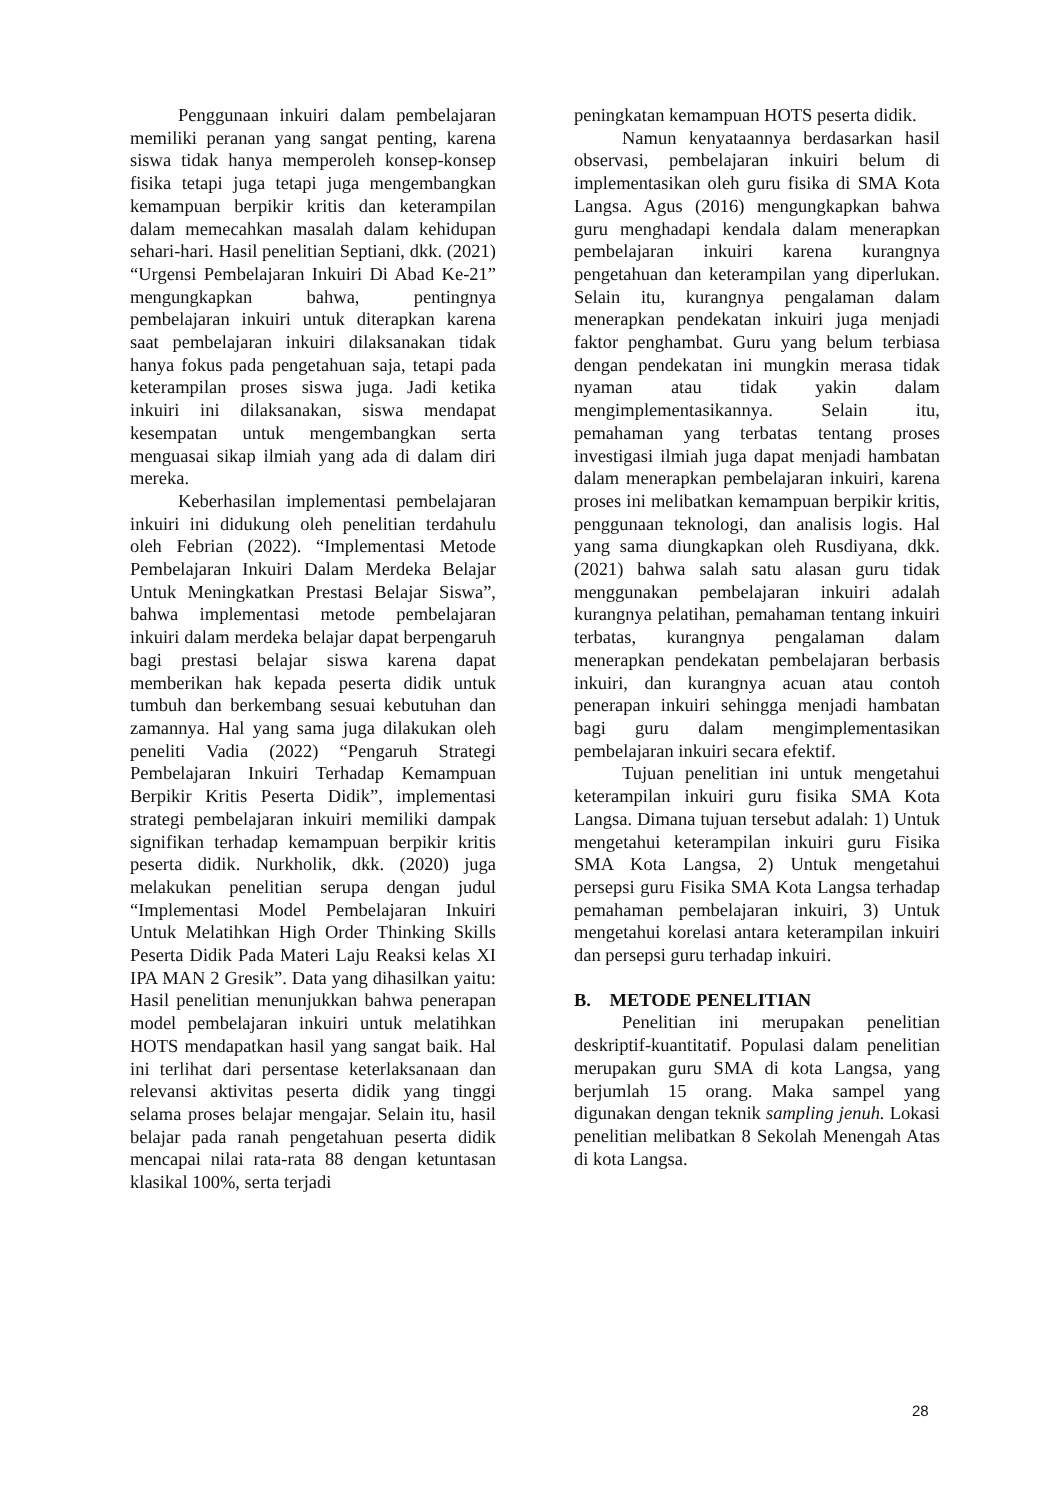Penggunaan inkuiri dalam pembelajaran memiliki peranan yang sangat penting, karena siswa tidak hanya memperoleh konsep-konsep fisika tetapi juga tetapi juga mengembangkan kemampuan berpikir kritis dan keterampilan dalam memecahkan masalah dalam kehidupan sehari-hari. Hasil penelitian Septiani, dkk. (2021) “Urgensi Pembelajaran Inkuiri Di Abad Ke-21” mengungkapkan bahwa, pentingnya pembelajaran inkuiri untuk diterapkan karena saat pembelajaran inkuiri dilaksanakan tidak hanya fokus pada pengetahuan saja, tetapi pada keterampilan proses siswa juga. Jadi ketika inkuiri ini dilaksanakan, siswa mendapat kesempatan untuk mengembangkan serta menguasai sikap ilmiah yang ada di dalam diri mereka.
Keberhasilan implementasi pembelajaran inkuiri ini didukung oleh penelitian terdahulu oleh Febrian (2022). “Implementasi Metode Pembelajaran Inkuiri Dalam Merdeka Belajar Untuk Meningkatkan Prestasi Belajar Siswa”, bahwa implementasi metode pembelajaran inkuiri dalam merdeka belajar dapat berpengaruh bagi prestasi belajar siswa karena dapat memberikan hak kepada peserta didik untuk tumbuh dan berkembang sesuai kebutuhan dan zamannya. Hal yang sama juga dilakukan oleh peneliti Vadia (2022) “Pengaruh Strategi Pembelajaran Inkuiri Terhadap Kemampuan Berpikir Kritis Peserta Didik”, implementasi strategi pembelajaran inkuiri memiliki dampak signifikan terhadap kemampuan berpikir kritis peserta didik. Nurkholik, dkk. (2020) juga melakukan penelitian serupa dengan judul “Implementasi Model Pembelajaran Inkuiri Untuk Melatihkan High Order Thinking Skills Peserta Didik Pada Materi Laju Reaksi kelas XI IPA MAN 2 Gresik”. Data yang dihasilkan yaitu: Hasil penelitian menunjukkan bahwa penerapan model pembelajaran inkuiri untuk melatihkan HOTS mendapatkan hasil yang sangat baik. Hal ini terlihat dari persentase keterlaksanaan dan relevansi aktivitas peserta didik yang tinggi selama proses belajar mengajar. Selain itu, hasil belajar pada ranah pengetahuan peserta didik mencapai nilai rata-rata 88 dengan ketuntasan klasikal 100%, serta terjadi
peningkatan kemampuan HOTS peserta didik.
Namun kenyataannya berdasarkan hasil observasi, pembelajaran inkuiri belum di implementasikan oleh guru fisika di SMA Kota Langsa. Agus (2016) mengungkapkan bahwa guru menghadapi kendala dalam menerapkan pembelajaran inkuiri karena kurangnya pengetahuan dan keterampilan yang diperlukan. Selain itu, kurangnya pengalaman dalam menerapkan pendekatan inkuiri juga menjadi faktor penghambat. Guru yang belum terbiasa dengan pendekatan ini mungkin merasa tidak nyaman atau tidak yakin dalam mengimplementasikannya. Selain itu, pemahaman yang terbatas tentang proses investigasi ilmiah juga dapat menjadi hambatan dalam menerapkan pembelajaran inkuiri, karena proses ini melibatkan kemampuan berpikir kritis, penggunaan teknologi, dan analisis logis. Hal yang sama diungkapkan oleh Rusdiyana, dkk. (2021) bahwa salah satu alasan guru tidak menggunakan pembelajaran inkuiri adalah kurangnya pelatihan, pemahaman tentang inkuiri terbatas, kurangnya pengalaman dalam menerapkan pendekatan pembelajaran berbasis inkuiri, dan kurangnya acuan atau contoh penerapan inkuiri sehingga menjadi hambatan bagi guru dalam mengimplementasikan pembelajaran inkuiri secara efektif.
Tujuan penelitian ini untuk mengetahui keterampilan inkuiri guru fisika SMA Kota Langsa. Dimana tujuan tersebut adalah: 1) Untuk mengetahui keterampilan inkuiri guru Fisika SMA Kota Langsa, 2) Untuk mengetahui persepsi guru Fisika SMA Kota Langsa terhadap pemahaman pembelajaran inkuiri, 3) Untuk mengetahui korelasi antara keterampilan inkuiri dan persepsi guru terhadap inkuiri.
B. METODE PENELITIAN
Penelitian ini merupakan penelitian deskriptif-kuantitatif. Populasi dalam penelitian merupakan guru SMA di kota Langsa, yang berjumlah 15 orang. Maka sampel yang digunakan dengan teknik sampling jenuh. Lokasi penelitian melibatkan 8 Sekolah Menengah Atas di kota Langsa.
28